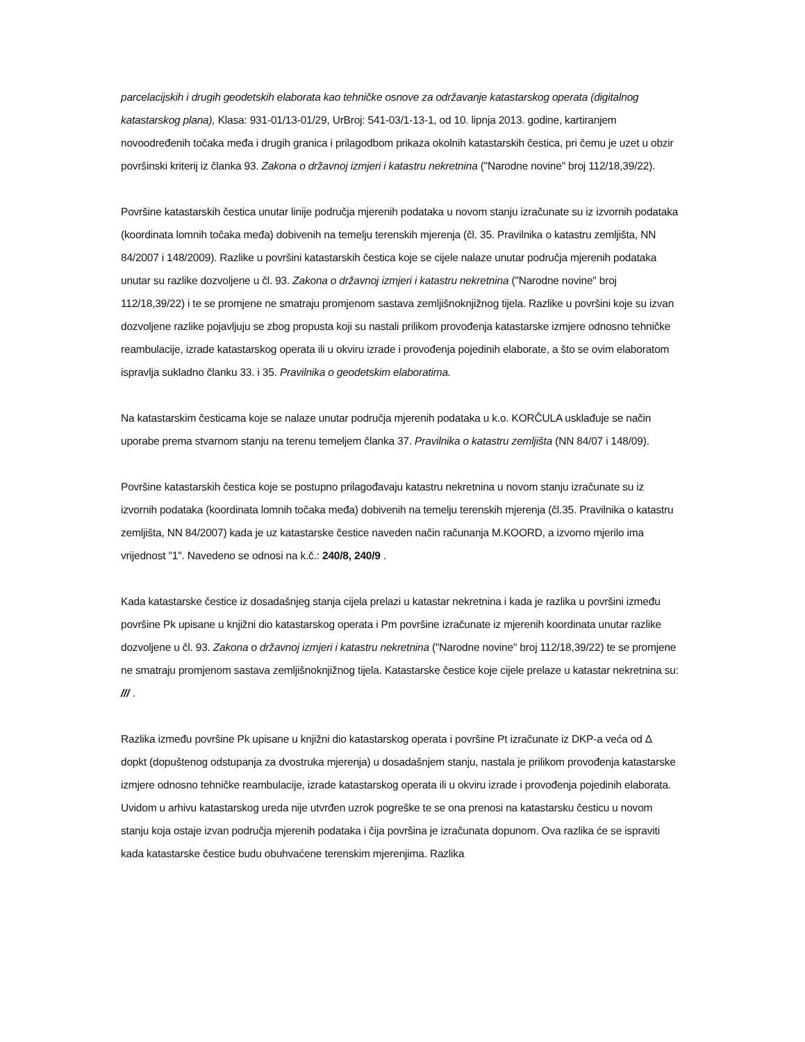parcelacijskih i drugih geodetskih elaborata kao tehničke osnove za održavanje katastarskog operata (digitalnog katastarskog plana), Klasa: 931-01/13-01/29, UrBroj: 541-03/1-13-1, od 10. lipnja 2013. godine, kartiranjem novoodređenih točaka međa i drugih granica i prilagodbom prikaza okolnih katastarskih čestica, pri čemu je uzet u obzir površinski kriterij iz članka 93. Zakona o državnoj izmjeri i katastru nekretnina ("Narodne novine" broj 112/18,39/22).
Površine katastarskih čestica unutar linije područja mjerenih podataka u novom stanju izračunate su iz izvornih podataka (koordinata lomnih točaka međa) dobivenih na temelju terenskih mjerenja (čl. 35. Pravilnika o katastru zemljišta, NN 84/2007 i 148/2009). Razlike u površini katastarskih čestica koje se cijele nalaze unutar područja mjerenih podataka unutar su razlike dozvoljene u čl. 93. Zakona o državnoj izmjeri i katastru nekretnina ("Narodne novine" broj 112/18,39/22) i te se promjene ne smatraju promjenom sastava zemljišnoknjižnog tijela. Razlike u površini koje su izvan dozvoljene razlike pojavljuju se zbog propusta koji su nastali prilikom provođenja katastarske izmjere odnosno tehničke reambulacije, izrade katastarskog operata ili u okviru izrade i provođenja pojedinih elaborate, a što se ovim elaboratom ispravlja sukladno članku 33. i 35. Pravilnika o geodetskim elaboratima.
Na katastarskim česticama koje se nalaze unutar područja mjerenih podataka u k.o. KORČULA usklađuje se način uporabe prema stvarnom stanju na terenu temeljem članka 37. Pravilnika o katastru zemljišta (NN 84/07 i 148/09).
Površine katastarskih čestica koje se postupno prilagođavaju katastru nekretnina u novom stanju izračunate su iz izvornih podataka (koordinata lomnih točaka međa) dobivenih na temelju terenskih mjerenja (čl.35. Pravilnika o katastru zemljišta, NN 84/2007) kada je uz katastarske čestice naveden način računanja M.KOORD, a izvorno mjerilo ima vrijednost "1". Navedeno se odnosi na k.č.: 240/8, 240/9 .
Kada katastarske čestice iz dosadašnjeg stanja cijela prelazi u katastar nekretnina i kada je razlika u površini između površine Pk upisane u knjižni dio katastarskog operata i Pm površine izračunate iz mjerenih koordinata unutar razlike dozvoljene u čl. 93. Zakona o državnoj izmjeri i katastru nekretnina ("Narodne novine" broj 112/18,39/22) te se promjene ne smatraju promjenom sastava zemljišnoknjižnog tijela. Katastarske čestice koje cijele prelaze u katastar nekretnina su: /// .
Razlika između površine Pk upisane u knjižni dio katastarskog operata i površine Pt izračunate iz DKP-a veća od Δ dopkt (dopuštenog odstupanja za dvostruka mjerenja) u dosadašnjem stanju, nastala je prilikom provođenja katastarske izmjere odnosno tehničke reambulacije, izrade katastarskog operata ili u okviru izrade i provođenja pojedinih elaborata. Uvidom u arhivu katastarskog ureda nije utvrđen uzrok pogreške te se ona prenosi na katastarsku česticu u novom stanju koja ostaje izvan područja mjerenih podataka i čija površina je izračunata dopunom. Ova razlika će se ispraviti kada katastarske čestice budu obuhvaćene terenskim mjerenjima. Razlika